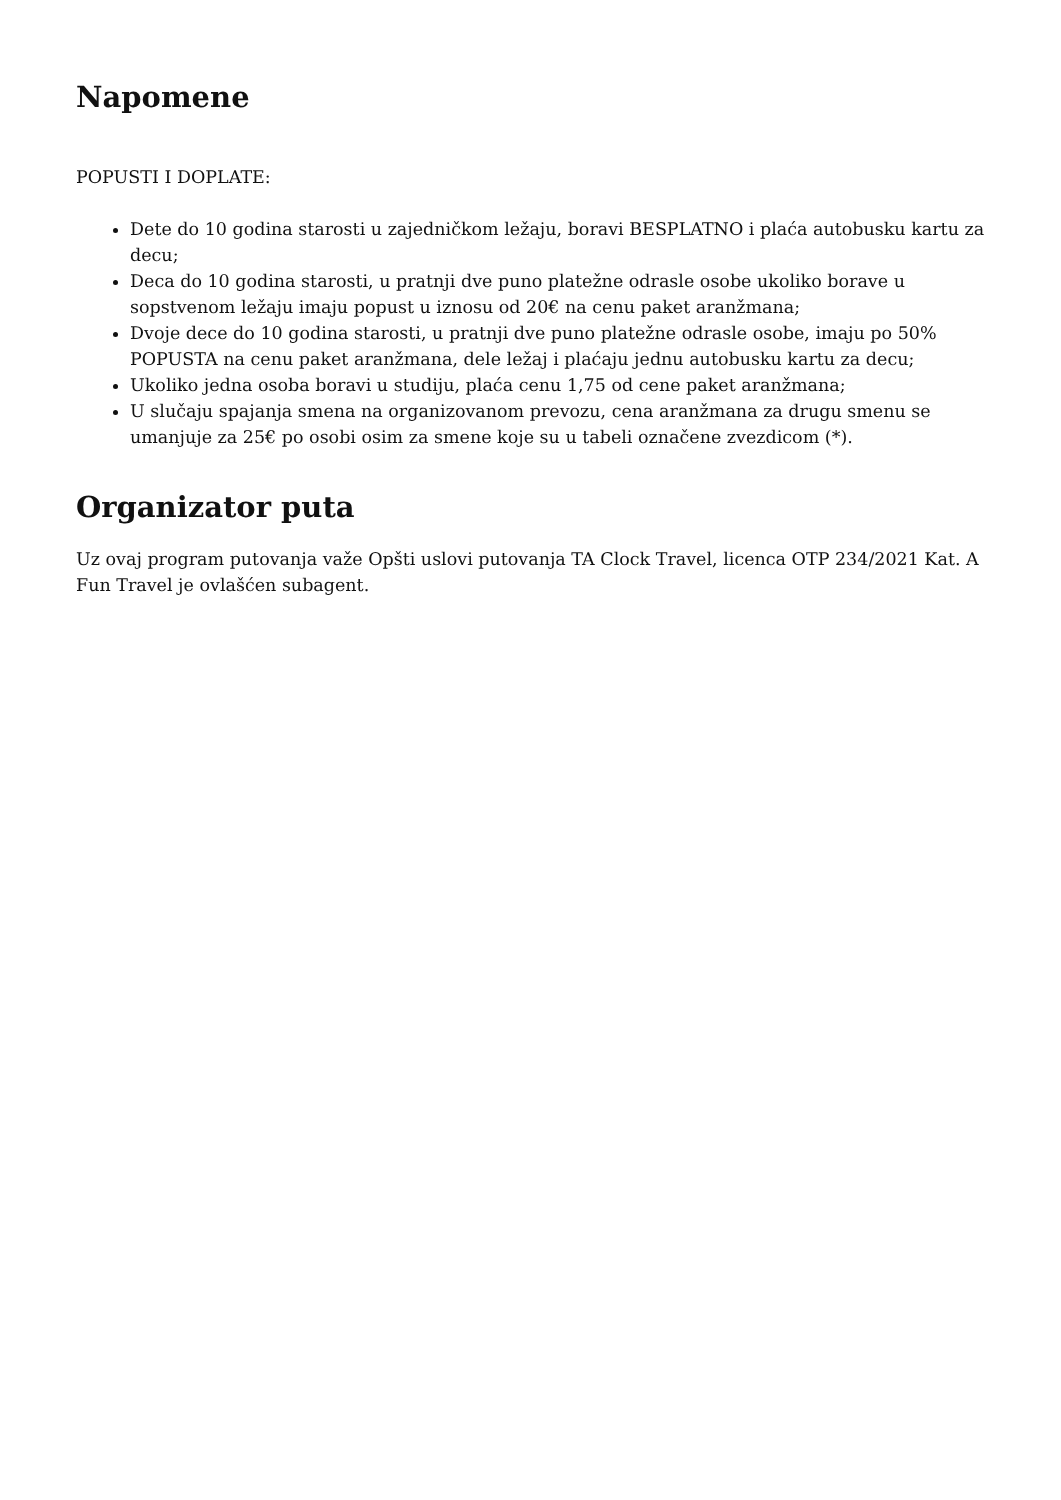Napomene
POPUSTI I DOPLATE:
Dete do 10 godina starosti u zajedničkom ležaju, boravi BESPLATNO i plaća autobusku kartu za decu;
Deca do 10 godina starosti, u pratnji dve puno platežne odrasle osobe ukoliko borave u sopstvenom ležaju imaju popust u iznosu od 20€ na cenu paket aranžmana;
Dvoje dece do 10 godina starosti, u pratnji dve puno platežne odrasle osobe, imaju po 50% POPUSTA na cenu paket aranžmana, dele ležaj i plaćaju jednu autobusku kartu za decu;
Ukoliko jedna osoba boravi u studiju, plaća cenu 1,75 od cene paket aranžmana;
U slučaju spajanja smena na organizovanom prevozu, cena aranžmana za drugu smenu se umanjuje za 25€ po osobi osim za smene koje su u tabeli označene zvezdicom (*).
Organizator puta
Uz ovaj program putovanja važe Opšti uslovi putovanja TA Clock Travel, licenca OTP 234/2021 Kat. A Fun Travel je ovlašćen subagent.